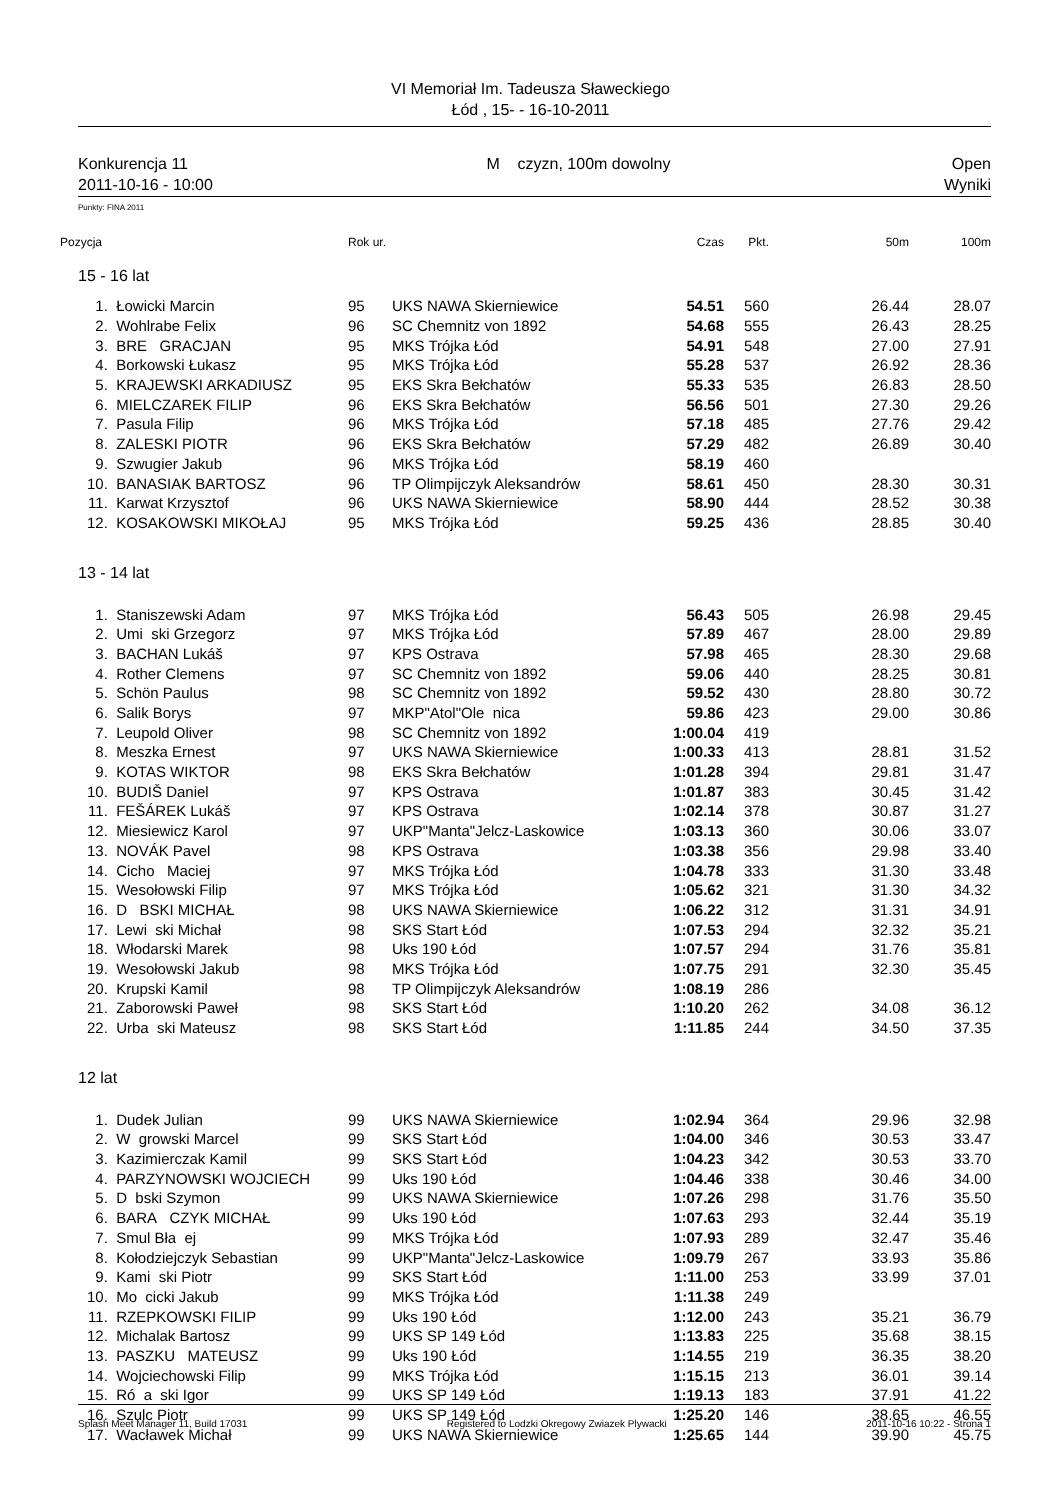VI Memoriał Im. Tadeusza Sławeckiego
Łód , 15- - 16-10-2011
Konkurencja 11
2011-10-16 - 10:00
M czyzn, 100m dowolny Open
Wyniki
Punkty: FINA 2011
| Pozycja | | Rok ur. | | Czas | Pkt. | 50m | 100m |
| --- | --- | --- | --- | --- | --- | --- | --- |
| 15 - 16 lat | | | | | | | |
| 1. | Łowicki Marcin | 95 | UKS NAWA Skierniewice | 54.51 | 560 | 26.44 | 28.07 |
| 2. | Wohlrabe Felix | 96 | SC Chemnitz von 1892 | 54.68 | 555 | 26.43 | 28.25 |
| 3. | BRE GRACJAN | 95 | MKS Trójka Łód | 54.91 | 548 | 27.00 | 27.91 |
| 4. | Borkowski Łukasz | 95 | MKS Trójka Łód | 55.28 | 537 | 26.92 | 28.36 |
| 5. | KRAJEWSKI ARKADIUSZ | 95 | EKS Skra Bełchatów | 55.33 | 535 | 26.83 | 28.50 |
| 6. | MIELCZAREK FILIP | 96 | EKS Skra Bełchatów | 56.56 | 501 | 27.30 | 29.26 |
| 7. | Pasula Filip | 96 | MKS Trójka Łód | 57.18 | 485 | 27.76 | 29.42 |
| 8. | ZALESKI PIOTR | 96 | EKS Skra Bełchatów | 57.29 | 482 | 26.89 | 30.40 |
| 9. | Szwugier Jakub | 96 | MKS Trójka Łód | 58.19 | 460 | | |
| 10. | BANASIAK BARTOSZ | 96 | TP Olimpijczyk Aleksandrów | 58.61 | 450 | 28.30 | 30.31 |
| 11. | Karwat Krzysztof | 96 | UKS NAWA Skierniewice | 58.90 | 444 | 28.52 | 30.38 |
| 12. | KOSAKOWSKI MIKOŁAJ | 95 | MKS Trójka Łód | 59.25 | 436 | 28.85 | 30.40 |
| 13 - 14 lat | | | | | | | |
| 1. | Staniszewski Adam | 97 | MKS Trójka Łód | 56.43 | 505 | 26.98 | 29.45 |
| 2. | Umi ski Grzegorz | 97 | MKS Trójka Łód | 57.89 | 467 | 28.00 | 29.89 |
| 3. | BACHAN Lukáš | 97 | KPS Ostrava | 57.98 | 465 | 28.30 | 29.68 |
| 4. | Rother Clemens | 97 | SC Chemnitz von 1892 | 59.06 | 440 | 28.25 | 30.81 |
| 5. | Schön Paulus | 98 | SC Chemnitz von 1892 | 59.52 | 430 | 28.80 | 30.72 |
| 6. | Salik Borys | 97 | MKP"Atol"Ole nica | 59.86 | 423 | 29.00 | 30.86 |
| 7. | Leupold Oliver | 98 | SC Chemnitz von 1892 | 1:00.04 | 419 | | |
| 8. | Meszka Ernest | 97 | UKS NAWA Skierniewice | 1:00.33 | 413 | 28.81 | 31.52 |
| 9. | KOTAS WIKTOR | 98 | EKS Skra Bełchatów | 1:01.28 | 394 | 29.81 | 31.47 |
| 10. | BUDIŠ Daniel | 97 | KPS Ostrava | 1:01.87 | 383 | 30.45 | 31.42 |
| 11. | FEŠÁREK Lukáš | 97 | KPS Ostrava | 1:02.14 | 378 | 30.87 | 31.27 |
| 12. | Miesiewicz Karol | 97 | UKP"Manta"Jelcz-Laskowice | 1:03.13 | 360 | 30.06 | 33.07 |
| 13. | NOVÁK Pavel | 98 | KPS Ostrava | 1:03.38 | 356 | 29.98 | 33.40 |
| 14. | Cicho Maciej | 97 | MKS Trójka Łód | 1:04.78 | 333 | 31.30 | 33.48 |
| 15. | Wesołowski Filip | 97 | MKS Trójka Łód | 1:05.62 | 321 | 31.30 | 34.32 |
| 16. | D BSKI MICHAŁ | 98 | UKS NAWA Skierniewice | 1:06.22 | 312 | 31.31 | 34.91 |
| 17. | Lewi ski Michał | 98 | SKS Start Łód | 1:07.53 | 294 | 32.32 | 35.21 |
| 18. | Włodarski Marek | 98 | Uks 190 Łód | 1:07.57 | 294 | 31.76 | 35.81 |
| 19. | Wesołowski Jakub | 98 | MKS Trójka Łód | 1:07.75 | 291 | 32.30 | 35.45 |
| 20. | Krupski Kamil | 98 | TP Olimpijczyk Aleksandrów | 1:08.19 | 286 | | |
| 21. | Zaborowski Paweł | 98 | SKS Start Łód | 1:10.20 | 262 | 34.08 | 36.12 |
| 22. | Urba ski Mateusz | 98 | SKS Start Łód | 1:11.85 | 244 | 34.50 | 37.35 |
| 12 lat | | | | | | | |
| 1. | Dudek Julian | 99 | UKS NAWA Skierniewice | 1:02.94 | 364 | 29.96 | 32.98 |
| 2. | W growski Marcel | 99 | SKS Start Łód | 1:04.00 | 346 | 30.53 | 33.47 |
| 3. | Kazimierczak Kamil | 99 | SKS Start Łód | 1:04.23 | 342 | 30.53 | 33.70 |
| 4. | PARZYNOWSKI WOJCIECH | 99 | Uks 190 Łód | 1:04.46 | 338 | 30.46 | 34.00 |
| 5. | D bski Szymon | 99 | UKS NAWA Skierniewice | 1:07.26 | 298 | 31.76 | 35.50 |
| 6. | BARA CZYK MICHAŁ | 99 | Uks 190 Łód | 1:07.63 | 293 | 32.44 | 35.19 |
| 7. | Smul Bła ej | 99 | MKS Trójka Łód | 1:07.93 | 289 | 32.47 | 35.46 |
| 8. | Kołodziejczyk Sebastian | 99 | UKP"Manta"Jelcz-Laskowice | 1:09.79 | 267 | 33.93 | 35.86 |
| 9. | Kami ski Piotr | 99 | SKS Start Łód | 1:11.00 | 253 | 33.99 | 37.01 |
| 10. | Mo cicki Jakub | 99 | MKS Trójka Łód | 1:11.38 | 249 | | |
| 11. | RZEPKOWSKI FILIP | 99 | Uks 190 Łód | 1:12.00 | 243 | 35.21 | 36.79 |
| 12. | Michalak Bartosz | 99 | UKS SP 149 Łód | 1:13.83 | 225 | 35.68 | 38.15 |
| 13. | PASZKU MATEUSZ | 99 | Uks 190 Łód | 1:14.55 | 219 | 36.35 | 38.20 |
| 14. | Wojciechowski Filip | 99 | MKS Trójka Łód | 1:15.15 | 213 | 36.01 | 39.14 |
| 15. | Ró a ski Igor | 99 | UKS SP 149 Łód | 1:19.13 | 183 | 37.91 | 41.22 |
| 16. | Szulc Piotr | 99 | UKS SP 149 Łód | 1:25.20 | 146 | 38.65 | 46.55 |
| 17. | Wacławek Michał | 99 | UKS NAWA Skierniewice | 1:25.65 | 144 | 39.90 | 45.75 |
Splash Meet Manager 11, Build 17031
Registered to Lodzki Okregowy Zwiazek Plywacki
2011-10-16 10:22 - Strona 1